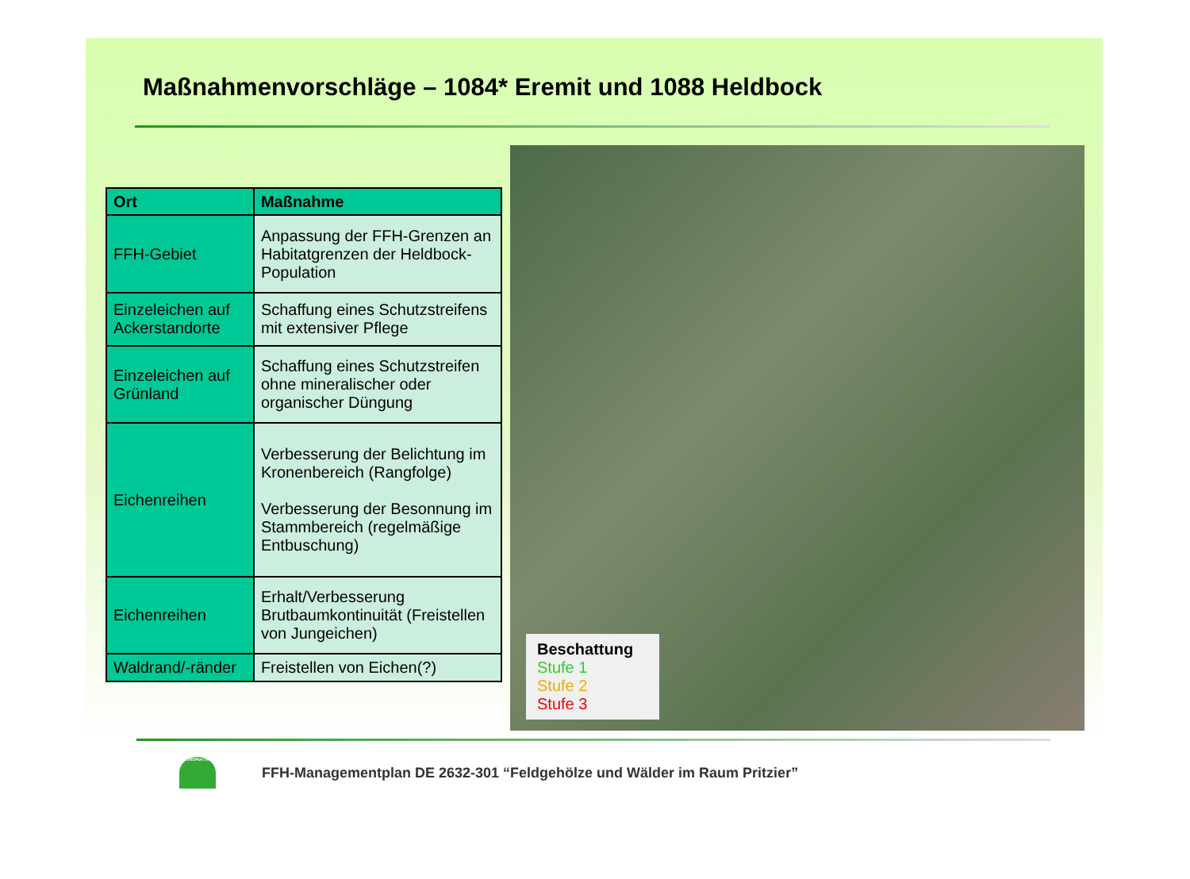Maßnahmenvorschläge – 1084* Eremit und 1088 Heldbock
| Ort | Maßnahme |
| --- | --- |
| FFH-Gebiet | Anpassung der FFH-Grenzen an Habitatgrenzen der Heldbock-Population |
| Einzeleichen auf Ackerstandorte | Schaffung eines Schutzstreifens mit extensiver Pflege |
| Einzeleichen auf Grünland | Schaffung eines Schutzstreifen ohne mineralischer oder organischer Düngung |
| Eichenreihen | Verbesserung der Belichtung im Kronenbereich (Rangfolge) Verbesserung der Besonnung im Stammbereich (regelmäßige Entbuschung) |
| Eichenreihen | Erhalt/Verbesserung Brutbaumkontinuität (Freistellen von Jungeichen) |
| Waldrand/-ränder | Freistellen von Eichen(?) |
Beschattung
Stufe 1
Stufe 2
Stufe 3
GRÜNSPEKTRUM
FFH-Managementplan DE 2632-301 “Feldgehölze und Wälder im Raum Pritzier”